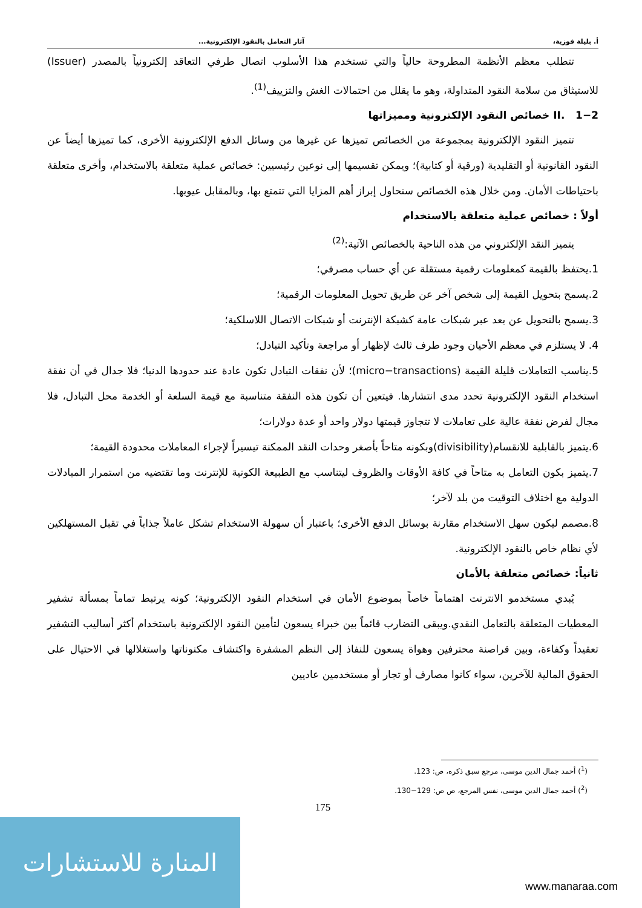أ. بليلة فوزية، آثار التعامل بالنقود الإلكترونية...
تتطلب معظم الأنظمة المطروحة حالياً والتي تستخدم هذا الأسلوب اتصال طرفي التعاقد إلكترونياً بالمصدر (Issuer) للاستيثاق من سلامة النقود المتداولة، وهو ما يقلل من احتمالات الغش والتزييف<sup>(1)</sup>.
II. 1−2 خصائص النقود الإلكترونية ومميزاتها
تتميز النقود الإلكترونية بمجموعة من الخصائص تميزها عن غيرها من وسائل الدفع الإلكترونية الأخرى، كما تميزها أيضاً عن النقود القانونية أو التقليدية (ورقية أو كتابية)؛ ويمكن تقسيمها إلى نوعين رئيسيين: خصائص عملية متعلقة بالاستخدام، وأخرى متعلقة باحتياطات الأمان. ومن خلال هذه الخصائص سنحاول إبراز أهم المزايا التي تتمتع بها، وبالمقابل عيوبها.
أولاً : خصائص عملية متعلقة بالاستخدام
يتميز النقد الإلكتروني من هذه الناحية بالخصائص الآتية:<sup>(2)</sup>
1.يحتفظ بالقيمة كمعلومات رقمية مستقلة عن أي حساب مصرفي؛
2.يسمح بتحويل القيمة إلى شخص آخر عن طريق تحويل المعلومات الرقمية؛
3.يسمح بالتحويل عن بعد عبر شبكات عامة كشبكة الإنترنت أو شبكات الاتصال اللاسلكية؛
4. لا يستلزم في معظم الأحيان وجود طرف ثالث لإظهار أو مراجعة وتأكيد التبادل؛
5.يناسب التعاملات قليلة القيمة (micro−transactions)؛ لأن نفقات التبادل تكون عادة عند حدودها الدنيا؛ فلا جدال في أن نفقة استخدام النقود الإلكترونية تحدد مدى انتشارها. فيتعين أن تكون هذه النفقة متناسبة مع قيمة السلعة أو الخدمة محل التبادل، فلا مجال لفرض نفقة عالية على تعاملات لا تتجاوز قيمتها دولار واحد أو عدة دولارات؛
6.يتميز بالقابلية للانقسام(divisibility)وبكونه متاحاً بأصغر وحدات النقد الممكنة تيسيراً لإجراء المعاملات محدودة القيمة؛
7.يتميز بكون التعامل به متاحاً في كافة الأوقات والظروف ليتناسب مع الطبيعة الكونية للإنترنت وما تقتضيه من استمرار المبادلات الدولية مع اختلاف التوقيت من بلد لآخر؛
8.مصمم ليكون سهل الاستخدام مقارنة بوسائل الدفع الأخرى؛ باعتبار أن سهولة الاستخدام تشكل عاملاً جذاباً في تقبل المستهلكين لأي نظام خاص بالنقود الإلكترونية.
ثانياً: خصائص متعلقة بالأمان
يُبدي مستخدمو الانترنت اهتماماً خاصاً بموضوع الأمان في استخدام النقود الإلكترونية؛ كونه يرتبط تماماً بمسألة تشفير المعطيات المتعلقة بالتعامل النقدي.ويبقى التضارب قائماً بين خبراء يسعون لتأمين النقود الإلكترونية باستخدام أكثر أساليب التشفير تعقيداً وكفاءة، وبين قراصنة محترفين وهواة يسعون للنفاذ إلى النظم المشفرة واكتشاف مكنوناتها واستغلالها في الاحتيال على الحقوق المالية للآخرين، سواء كانوا مصارف أو تجار أو مستخدمين عاديين
(<sup>1</sup>) أحمد جمال الدين موسى، مرجع سبق ذكره، ص: 123.
(<sup>2</sup>) أحمد جمال الدين موسى، نفس المرجع، ص ص: 129−130.
175
المنارة للاستشارات
www.manaraa.com